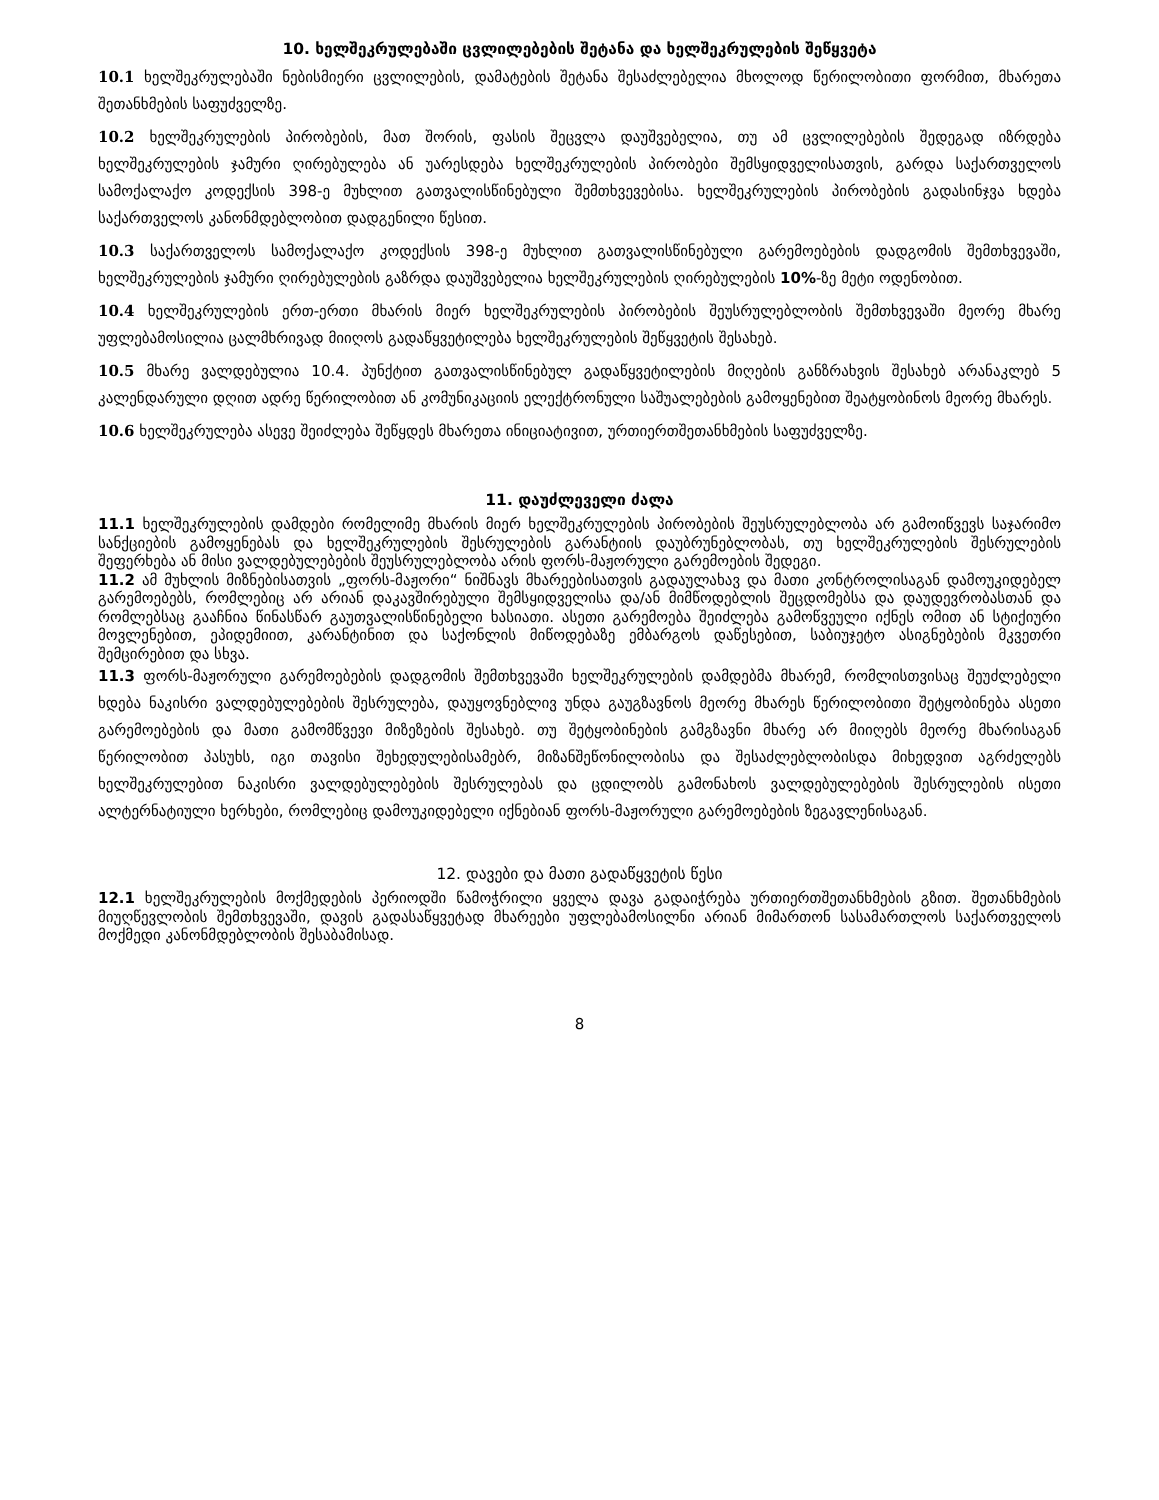10. ხელშეკრულებაში ცვლილებების შეტანა და ხელშეკრულების შეწყვეტა
10.1 ხელშეკრულებაში ნებისმიერი ცვლილების, დამატების შეტანა შესაძლებელია მხოლოდ წერილობითი ფორმით, მხარეთა შეთანხმების საფუძველზე.
10.2 ხელშეკრულების პირობების, მათ შორის, ფასის შეცვლა დაუშვებელია, თუ ამ ცვლილებების შედეგად იზრდება ხელშეკრულების ჯამური ღირებულება ან უარესდება ხელშეკრულების პირობები შემსყიდველისათვის, გარდა საქართველოს სამოქალაქო კოდექსის 398-ე მუხლით გათვალისწინებული შემთხვევებისა. ხელშეკრულების პირობების გადასინჯვა ხდება საქართველოს კანონმდებლობით დადგენილი წესით.
10.3 საქართველოს სამოქალაქო კოდექსის 398-ე მუხლით გათვალისწინებული გარემოებების დადგომის შემთხვევაში, ხელშეკრულების ჯამური ღირებულების გაზრდა დაუშვებელია ხელშეკრულების ღირებულების 10%-ზე მეტი ოდენობით.
10.4 ხელშეკრულების ერთ-ერთი მხარის მიერ ხელშეკრულების პირობების შეუსრულებლობის შემთხვევაში მეორე მხარე უფლებამოსილია ცალმხრივად მიიღოს გადაწყვეტილება ხელშეკრულების შეწყვეტის შესახებ.
10.5 მხარე ვალდებულია 10.4. პუნქტით გათვალისწინებულ გადაწყვეტილების მიღების განზრახვის შესახებ არანაკლებ 5 კალენდარული დღით ადრე წერილობით ან კომუნიკაციის ელექტრონული საშუალებების გამოყენებით შეატყობინოს მეორე მხარეს.
10.6 ხელშეკრულება ასევე შეიძლება შეწყდეს მხარეთა ინიციატივით, ურთიერთშეთანხმების საფუძველზე.
11. დაუძლეველი ძალა
11.1 ხელშეკრულების დამდები რომელიმე მხარის მიერ ხელშეკრულების პირობების შეუსრულებლობა არ გამოიწვევს საჯარიმო სანქციების გამოყენებას და ხელშეკრულების შესრულების გარანტიის დაუბრუნებლობას, თუ ხელშეკრულების შესრულების შეფერხება ან მისი ვალდებულებების შეუსრულებლობა არის ფორს-მაჟორული გარემოების შედეგი.
11.2 ამ მუხლის მიზნებისათვის „ფორს-მაჟორი“ ნიშნავს მხარეებისათვის გადაულახავ და მათი კონტროლისაგან დამოუკიდებელ გარემოებებს, რომლებიც არ არიან დაკავშირებული შემსყიდველისა და/ან მიმწოდებლის შეცდომებსა და დაუდევრობასთან და რომლებსაც გააჩნია წინასწარ გაუთვალისწინებელი ხასიათი. ასეთი გარემოება შეიძლება გამოწვეული იქნეს ომით ან სტიქიური მოვლენებით, ეპიდემიით, კარანტინით და საქონლის მიწოდებაზე ემბარგოს დაწესებით, საბიუჯეტო ასიგნებების მკვეთრი შემცირებით და სხვა.
11.3 ფორს-მაჟორული გარემოებების დადგომის შემთხვევაში ხელშეკრულების დამდებმა მხარემ, რომლისთვისაც შეუძლებელი ხდება ნაკისრი ვალდებულებების შესრულება, დაუყოვნებლივ უნდა გაუგზავნოს მეორე მხარეს წერილობითი შეტყობინება ასეთი გარემოებების და მათი გამომწვევი მიზეზების შესახებ. თუ შეტყობინების გამგზავნი მხარე არ მიიღებს მეორე მხარისაგან წერილობით პასუხს, იგი თავისი შეხედულებისამებრ, მიზანშეწონილობისა და შესაძლებლობისდა მიხედვით აგრძელებს ხელშეკრულებით ნაკისრი ვალდებულებების შესრულებას და ცდილობს გამონახოს ვალდებულებების შესრულების ისეთი ალტერნატიული ხერხები, რომლებიც დამოუკიდებელი იქნებიან ფორს-მაჟორული გარემოებების ზეგავლენისაგან.
12. დავები და მათი გადაწყვეტის წესი
12.1 ხელშეკრულების მოქმედების პერიოდში წამოჭრილი ყველა დავა გადაიჭრება ურთიერთშეთანხმების გზით. შეთანხმების მიუღწევლობის შემთხვევაში, დავის გადასაწყვეტად მხარეები უფლებამოსილნი არიან მიმართონ სასამართლოს საქართველოს მოქმედი კანონმდებლობის შესაბამისად.
8